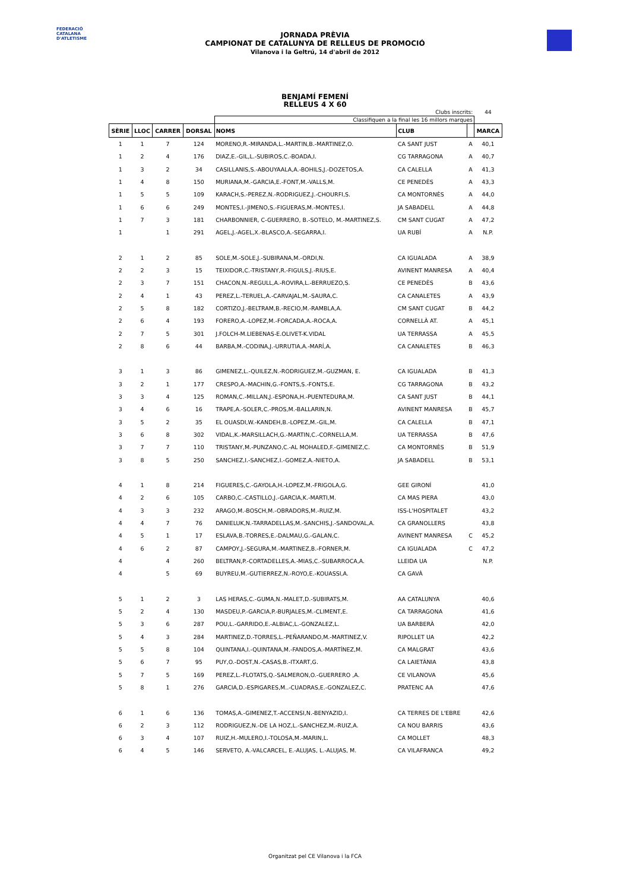FEDERACIÓ CATALANA D'ATLETISME
JORNADA PRÈVIA
CAMPIONAT DE CATALUNYA DE RELLEUS DE PROMOCIÓ
Vilanova i la Geltrú, 14 d'abril de 2012
BENJAMÍ FEMENÍ
RELLEUS 4 X 60
| | | | | | Clubs inscrits: | | 44 |
| | | | | Classifiquen a la final les 16 millors marques | | | |
| SÈRIE | LLOC | CARRER | DORSAL | NOMS | CLUB | | MARCA |
| 1 | 1 | 7 | 124 | MORENO,R.-MIRANDA,L.-MARTIN,B.-MARTINEZ,O. | CA SANT JUST | A | 40,1 |
| 1 | 2 | 4 | 176 | DIAZ,E.-GIL,L.-SUBIROS,C.-BOADA,I. | CG TARRAGONA | A | 40,7 |
| 1 | 3 | 2 | 34 | CASILLANIS,S.-ABOUYAALA,A.-BOHILS,J.-DOZETOS,A. | CA CALELLA | A | 41,3 |
| 1 | 4 | 8 | 150 | MURIANA,M.-GARCIA,E.-FONT,M.-VALLS,M. | CE PENEDÈS | A | 43,3 |
| 1 | 5 | 5 | 109 | KARACH,S.-PEREZ,N.-RODRIGUEZ,J.-CHOURFI,S. | CA MONTORNÈS | A | 44,0 |
| 1 | 6 | 6 | 249 | MONTES,I.-JIMENO,S.-FIGUERAS,M.-MONTES,I. | JA SABADELL | A | 44,8 |
| 1 | 7 | 3 | 181 | CHARBONNIER, C-GUERRERO, B.-SOTELO, M.-MARTINEZ,S. | CM SANT CUGAT | A | 47,2 |
| 1 | | 1 | 291 | AGEL,J.-AGEL,X.-BLASCO,A.-SEGARRA,I. | UA RUBÍ | A | N.P. |
| 2 | 1 | 2 | 85 | SOLE,M.-SOLE,J.-SUBIRANA,M.-ORDI,N. | CA IGUALADA | A | 38,9 |
| 2 | 2 | 3 | 15 | TEIXIDOR,C.-TRISTANY,R.-FIGULS,J.-RIUS,E. | AVINENT MANRESA | A | 40,4 |
| 2 | 3 | 7 | 151 | CHACON,N.-REGULL,A.-ROVIRA,L.-BERRUEZO,S. | CE PENEDÈS | B | 43,6 |
| 2 | 4 | 1 | 43 | PEREZ,L.-TERUEL,A.-CARVAJAL,M.-SAURA,C. | CA CANALETES | A | 43,9 |
| 2 | 5 | 8 | 182 | CORTIZO,J.-BELTRAM,B.-RECIO,M.-RAMBLA,A. | CM SANT CUGAT | B | 44,2 |
| 2 | 6 | 4 | 193 | FORERO,A.-LOPEZ,M.-FORCADA,A.-ROCA,A. | CORNELLÀ AT. | A | 45,1 |
| 2 | 7 | 5 | 301 | J.FOLCH-M.LIEBENAS-E.OLIVET-K.VIDAL | UA TERRASSA | A | 45,5 |
| 2 | 8 | 6 | 44 | BARBA,M.-CODINA,J.-URRUTIA,A.-MARÍ,A. | CA CANALETES | B | 46,3 |
| 3 | 1 | 3 | 86 | GIMENEZ,L.-QUILEZ,N.-RODRIGUEZ,M.-GUZMAN, E. | CA IGUALADA | B | 41,3 |
| 3 | 2 | 1 | 177 | CRESPO,A.-MACHIN,G.-FONTS,S.-FONTS,E. | CG TARRAGONA | B | 43,2 |
| 3 | 3 | 4 | 125 | ROMAN,C.-MILLAN,J.-ESPONA,H.-PUENTEDURA,M. | CA SANT JUST | B | 44,1 |
| 3 | 4 | 6 | 16 | TRAPE,A.-SOLER,C.-PROS,M.-BALLARIN,N. | AVINENT MANRESA | B | 45,7 |
| 3 | 5 | 2 | 35 | EL OUASDI,W.-KANDEH,B.-LOPEZ,M.-GIL,M. | CA CALELLA | B | 47,1 |
| 3 | 6 | 8 | 302 | VIDAL,K.-MARSILLACH,G.-MARTIN,C.-CORNELLA,M. | UA TERRASSA | B | 47,6 |
| 3 | 7 | 7 | 110 | TRISTANY,M.-PUNZANO,C.-AL MOHALED,F.-GIMENEZ,C. | CA MONTORNÈS | B | 51,9 |
| 3 | 8 | 5 | 250 | SANCHEZ,I.-SANCHEZ,I.-GOMEZ,A.-NIETO,A. | JA SABADELL | B | 53,1 |
| 4 | 1 | 8 | 214 | FIGUERES,C.-GAYOLA,H.-LOPEZ,M.-FRIGOLA,G. | GEE GIRONÍ | | 41,0 |
| 4 | 2 | 6 | 105 | CARBO,C.-CASTILLO,J.-GARCIA,K.-MARTI,M. | CA MAS PIERA | | 43,0 |
| 4 | 3 | 3 | 232 | ARAGO,M.-BOSCH,M.-OBRADORS,M.-RUIZ,M. | ISS-L'HOSPITALET | | 43,2 |
| 4 | 4 | 7 | 76 | DANIELUK,N.-TARRADELLAS,M.-SANCHIS,J.-SANDOVAL,A. | CA GRANOLLERS | | 43,8 |
| 4 | 5 | 1 | 17 | ESLAVA,B.-TORRES,E.-DALMAU,G.-GALAN,C. | AVINENT MANRESA | C | 45,2 |
| 4 | 6 | 2 | 87 | CAMPOY,J.-SEGURA,M.-MARTINEZ,B.-FORNER,M. | CA IGUALADA | C | 47,2 |
| 4 | | 4 | 260 | BELTRAN,P.-CORTADELLES,A.-MIAS,C.-SUBARROCA,A. | LLEIDA UA | | N.P. |
| 4 | | 5 | 69 | BUYREU,M.-GUTIERREZ,N.-ROYO,E.-KOUASSI,A. | CA GAVÀ | | |
| 5 | 1 | 2 | 3 | LAS HERAS,C.-GUMA,N.-MALET,D.-SUBIRATS,M. | AA CATALUNYA | | 40,6 |
| 5 | 2 | 4 | 130 | MASDEU,P.-GARCIA,P.-BURJALES,M.-CLIMENT,E. | CA TARRAGONA | | 41,6 |
| 5 | 3 | 6 | 287 | POU,L.-GARRIDO,E.-ALBIAC,L.-GONZALEZ,L. | UA BARBERÀ | | 42,0 |
| 5 | 4 | 3 | 284 | MARTINEZ,D.-TORRES,L.-PEÑARANDO,M.-MARTINEZ,V. | RIPOLLET UA | | 42,2 |
| 5 | 5 | 8 | 104 | QUINTANA,I.-QUINTANA,M.-FANDOS,A.-MARTÍNEZ,M. | CA MALGRAT | | 43,6 |
| 5 | 6 | 7 | 95 | PUY,O.-DOST,N.-CASAS,B.-ITXART,G. | CA LAIETÀNIA | | 43,8 |
| 5 | 7 | 5 | 169 | PEREZ,L.-FLOTATS,Q.-SALMERON,O.-GUERRERO ,A. | CE VILANOVA | | 45,6 |
| 5 | 8 | 1 | 276 | GARCIA,D.-ESPIGARES,M..-CUADRAS,E.-GONZALEZ,C. | PRATENC AA | | 47,6 |
| 6 | 1 | 6 | 136 | TOMAS,A.-GIMENEZ,T.-ACCENSI,N.-BENYAZID,I. | CA TERRES DE L'EBRE | | 42,6 |
| 6 | 2 | 3 | 112 | RODRIGUEZ,N.-DE LA HOZ,L.-SANCHEZ,M.-RUIZ,A. | CA NOU BARRIS | | 43,6 |
| 6 | 3 | 4 | 107 | RUIZ,H.-MULERO,I.-TOLOSA,M.-MARIN,L. | CA MOLLET | | 48,3 |
| 6 | 4 | 5 | 146 | SERVETO, A.-VALCARCEL, E.-ALUJAS, L.-ALUJAS, M. | CA VILAFRANCA | | 49,2 |
Organitzat pel CE Vilanova i la FCA